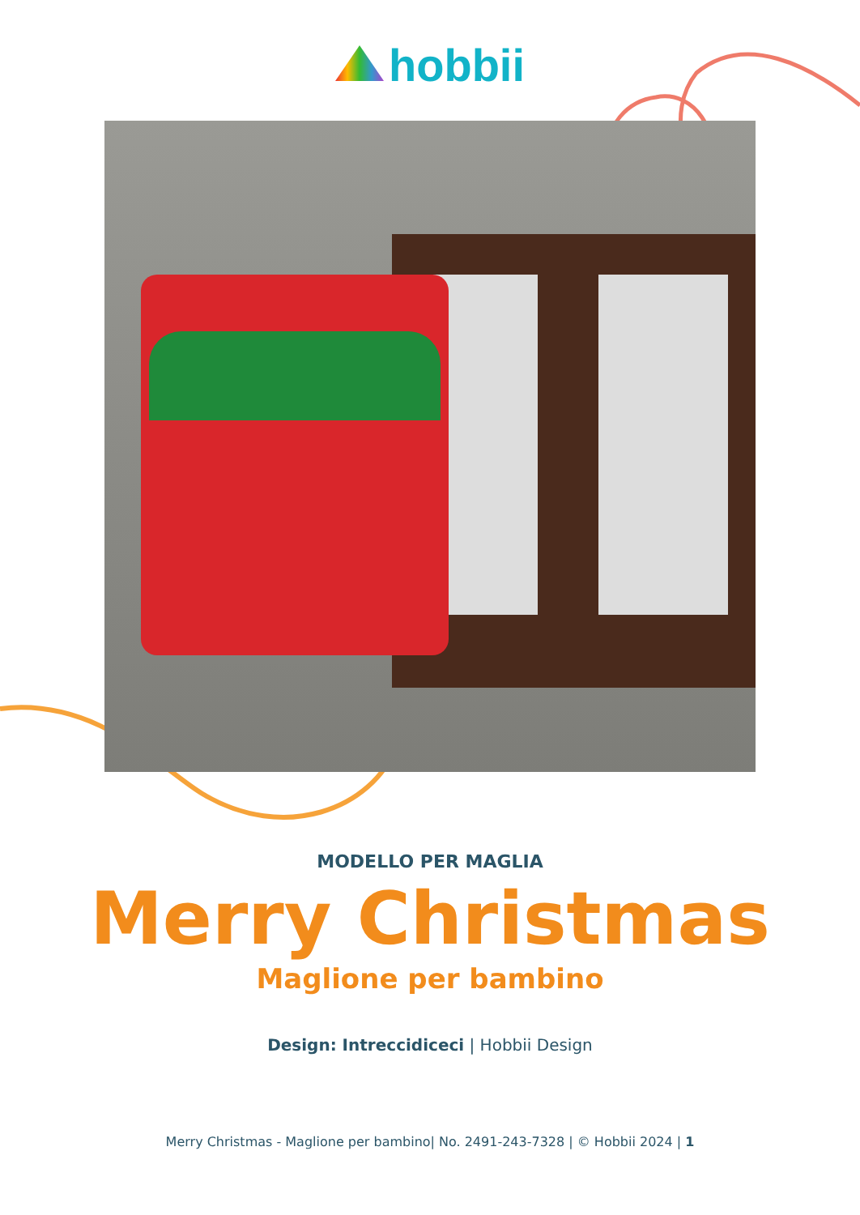hobbii
MODELLO PER MAGLIA
Merry Christmas
Maglione per bambino
Design: Intreccidiceci | Hobbii Design
Merry Christmas - Maglione per bambino| No. 2491-243-7328 | © Hobbii 2024 | 1